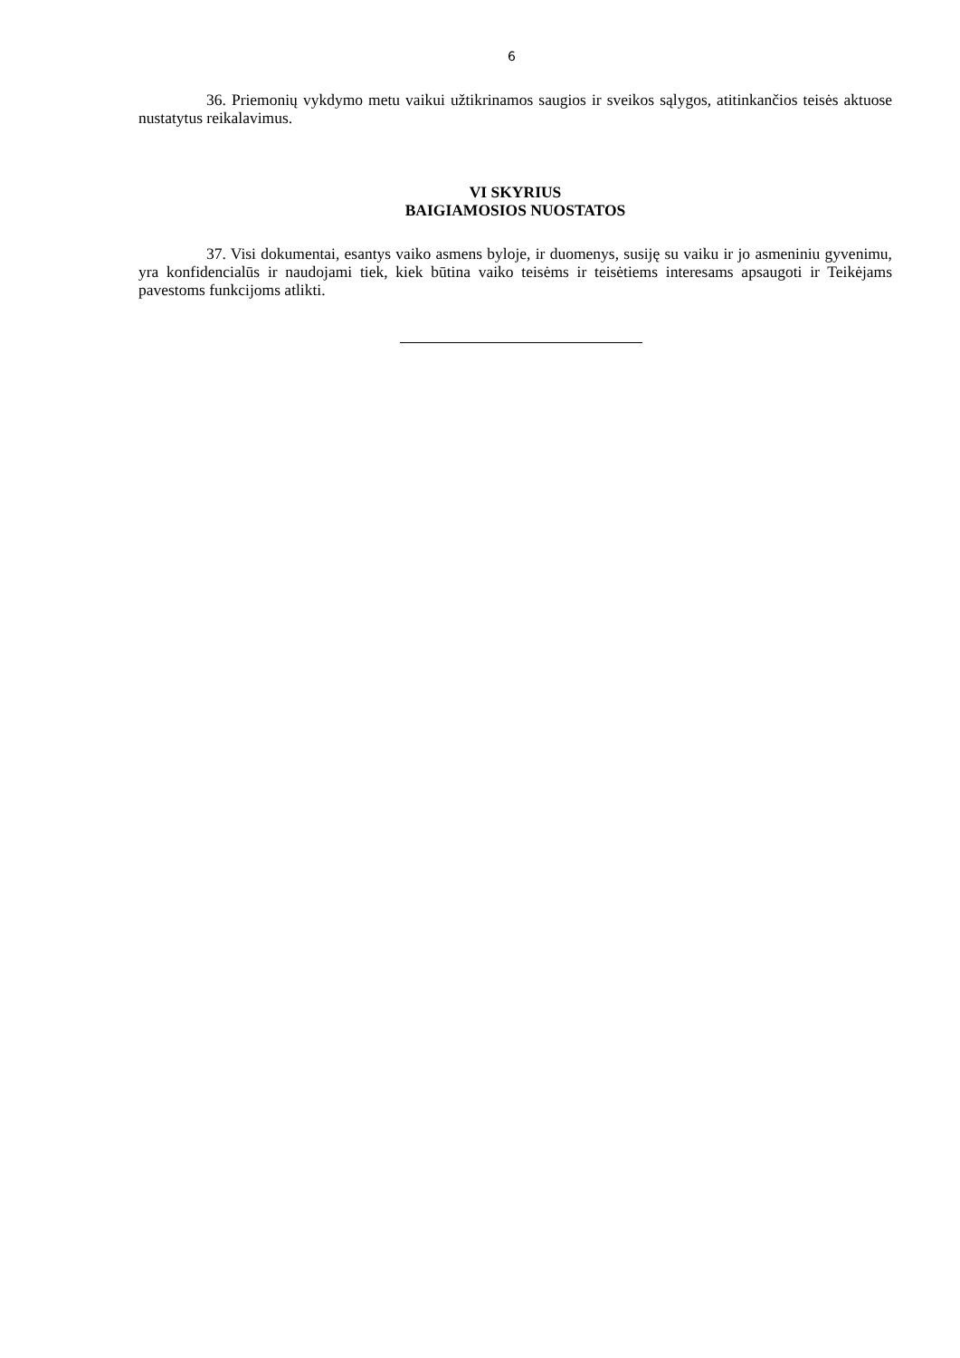6
36. Priemonių vykdymo metu vaikui užtikrinamos saugios ir sveikos sąlygos, atitinkančios teisės aktuose nustatytus reikalavimus.
VI SKYRIUS
BAIGIAMOSIOS NUOSTATOS
37. Visi dokumentai, esantys vaiko asmens byloje, ir duomenys, susiję su vaiku ir jo asmeniniu gyvenimu, yra konfidencialūs ir naudojami tiek, kiek būtina vaiko teisėms ir teisėtiems interesams apsaugoti ir Teikėjams pavestoms funkcijoms atlikti.